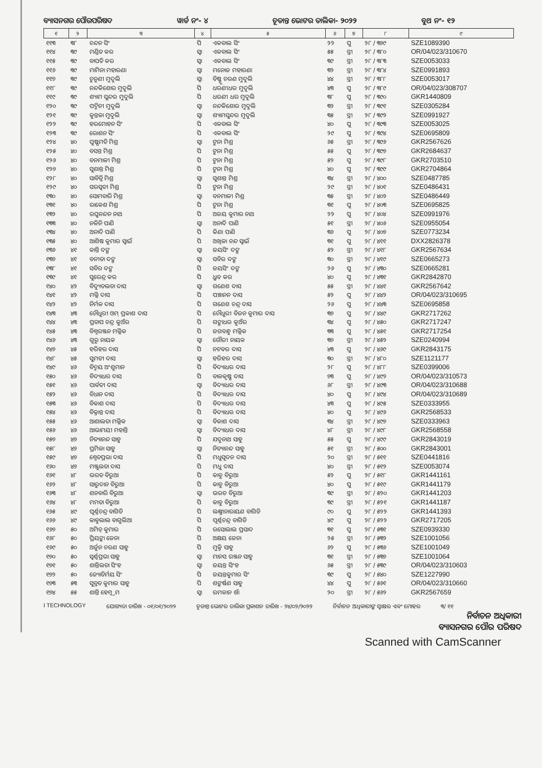ବ୍ୟାସନଗର ପୌରପରିଷଦ ୱାର୍ଡ ନଂ- ୪ ଚୂଡାନ୍ତ ଭୋଟର ତାଲିକା- ୨୦୨୨ ବୁଥ ନଂ- ୧୨
| ୧ | ୨ | ୩ | ୪ | ୫ | ୬ | ୭ | ୮ | ୯ |
| --- | --- | --- | --- | --- | --- | --- | --- | --- |
| ୧୧୩ | ୩୮ | ଚନ୍ଦନ ସିଂ | ପି | ଏକବାଲ ସିଂ | ୨୨ | ପୁ | ୨୮ / ୩୭୯ | SZE1089390 |
| ୧୧୪ | ୩୯ | ମଣ୍ଡିତ କର | ସ୍ୱା | ଏକବାଲ ସିଂ | ୫୫ | ସ୍ତ୍ରୀ | ୨୮ / ୩୮୦ | OR/04/023/310670 |
| ୧୧୫ | ୩୯ | ବାପତି କର | ସ୍ୱା | ଏକବାଲ ସିଂ | ୩୯ | ସ୍ତ୍ରୀ | ୨୮ / ୩୮୩ | SZE0053033 |
| ୧୧୬ | ୩୯ | ମାମିନା ମହାରଣା | ସ୍ୱା | ମନୋଜ ମହାରଣା | ୩୨ | ସ୍ତ୍ରୀ | ୨୮ / ୩୮୪ | SZE0991893 |
| ୧୧୭ | ୩୯ | ଚୁନୁଣୀ ମୁଦୁଲି | ସ୍ୱା | ବିଷ୍ଣୁ ଚରଣ ମୁଦୁଲି | ୪୪ | ସ୍ତ୍ରୀ | ୨୮ / ୩୮୮ | SZE0053017 |
| ୧୧୮ | ୩୯ | ନନ୍ଦକିଶୋର ମୁଦୁଲି | ପି | ଧରଣୀଧର ମୁଦୁଲି | ୪୩ | ପୁ | ୨୮ / ୩୮୯ | OR/04/023/308707 |
| ୧୧୯ | ୩୯ | ଶ୍ୟାମ ସୁନ୍ଦର ମୁଦୁଲି | ପି | ଧରଣୀ ଧର ମୁଦୁଲି | ୩୮ | ପୁ | ୨୮ / ୩୯୦ | GKR1440809 |
| ୧୨୦ | ୩୯ | ପଦ୍ମିନୀ ମୁଦୁଲି | ସ୍ୱା | ନନ୍ଦକିଶୋର ମୁଦୁଲି | ୩୨ | ସ୍ତ୍ରୀ | ୨୮ / ୩୯୧ | SZE0305284 |
| ୧୨୧ | ୩୯ | କୁନ୍ତଳା ମୁଦୁଲି | ସ୍ୱା | ଶ୍ୟାମସୁନ୍ଦର ମୁଦୁଲି | ୩୫ | ସ୍ତ୍ରୀ | ୨୮ / ୩୯୨ | SZE0991927 |
| ୧୨୨ | ୩୯ | ହରମୋହନ ସିଂ | ପି | ଏକବାଲ ସିଂ | ୪୦ | ପୁ | ୨୮ / ୩୯୩ | SZE0053025 |
| ୧୨୩ | ୩୯ | ରୋଶନ ସିଂ | ପି | ଏକବାଲ ସିଂ | ୨୯ | ପୁ | ୨୮ / ୩୯୪ | SZE0695809 |
| ୧୨୪ | ୪୦ | ପୁଷ୍ପମତି ମିଶ୍ର | ସ୍ୱା | ଟୁନା ମିଶ୍ର | ୬୫ | ସ୍ତ୍ରୀ | ୨୮ / ୩୯୬ | GKR2567626 |
| ୧୨୫ | ୪୦ | ବସନ୍ତ ମିଶ୍ର | ପି | ଟୁନା ମିଶ୍ର | ୫୫ | ପୁ | ୨୮ / ୩୯୭ | GKR2684637 |
| ୧୨୬ | ୪୦ | ବନମାଳୀ ମିଶ୍ର | ପି | ଟୁନା ମିଶ୍ର | ୫୨ | ପୁ | ୨୮ / ୩୯୮ | GKR2703510 |
| ୧୨୭ | ୪୦ | ସୁଶାନ୍ତ ମିଶ୍ର | ପି | ଟୁନା ମିଶ୍ର | ୪୦ | ପୁ | ୨୮ / ୩୯୯ | GKR2704864 |
| ୧୨୮ | ୪୦ | ସାବିତ୍ରି ମିଶ୍ର | ସ୍ୱା | ସୁଶାନ୍ତ ମିଶ୍ର | ୩୪ | ସ୍ତ୍ରୀ | ୨୮ / ୪୦୦ | SZE0487785 |
| ୧୨୯ | ୪୦ | ସରସ୍ୱତୀ ମିଶ୍ର | ପି | ଟୁନା ମିଶ୍ର | ୨୯ | ସ୍ତ୍ରୀ | ୨୮ / ୪୦୧ | SZE0486431 |
| ୧୩୦ | ୪୦ | ସୋମବାରି ମିଶ୍ର | ସ୍ୱା | ବନମାଳୀ ମିଶ୍ର | ୩୫ | ସ୍ତ୍ରୀ | ୨୮ / ୪୦୨ | SZE0486449 |
| ୧୩୧ | ୪୦ | ରାକେଶ ମିଶ୍ର | ପି | ଟୁନା ମିଶ୍ର | ୩୧ | ପୁ | ୨୮ / ୪୦୩ | SZE0695825 |
| ୧୩୨ | ୪୦ | ରଘୁନନ୍ଦନ ନାଥ | ପି | ଅଜୟ କୁମାର ନାଥ | ୨୨ | ପୁ | ୨୮ / ୪୦୪ | SZE0991976 |
| ୧୩୩ | ୪୦ | ନଳିନି ପାଣି | ସ୍ୱା | ଅନାଦି ପାଣି | ୫୧ | ସ୍ତ୍ରୀ | ୨୮ / ୪୦୬ | SZE0955054 |
| ୧୩୪ | ୪୦ | ଅନାଦି ପାଣି | ପି | କିଣା ପାଣି | ୩୬ | ପୁ | ୨୮ / ୪୦୭ | SZE0773234 |
| ୧୩୫ | ୪୦ | ଆଶିଷ କୁମାର ସ୍ୱାଇଁ | ପି | ଅଖିଳା ନନ୍ଦ ସ୍ୱାଇଁ | ୩୧ | ପୁ | ୨୮ / ୪୧୧ | DXX2826378 |
| ୧୩୬ | ୪୧ | କାନ୍ତି ଦଙ୍ଗ | ସ୍ୱା | ଜୟସିଂ ଦଙ୍ଗ | ୫୨ | ସ୍ତ୍ରୀ | ୨୮ / ୪୧୮ | GKR2567634 |
| ୧୩୭ | ୪୧ | ବନୀତା ଦଙ୍ଗ | ସ୍ୱା | ସବିର ଦଙ୍ଗ | ୩୦ | ସ୍ତ୍ରୀ | ୨୮ / ୪୧୯ | SZE0665273 |
| ୧୩୮ | ୪୧ | ସବିର ଦଙ୍ଗ | ପି | ଜୟସିଂ ଦଙ୍ଗ | ୨୬ | ପୁ | ୨୮ / ୪୩୦ | SZE0665281 |
| ୧୩୯ | ୪୧ | ସୁରେନ୍ଦ୍ର କର | ପି | ଧ୍ରୁବ କର | ୪୦ | ପୁ | ୨୮ / ୪୩୧ | GKR2842870 |
| ୧୪୦ | ୪୨ | ବିଦ୍ୟୁତଲତା ଦାସ | ସ୍ୱା | ଗଣେଶ ଦାସ | ୫୫ | ସ୍ତ୍ରୀ | ୨୮ / ୪୪୧ | GKR2567642 |
| ୧୪୧ | ୪୨ | ମଲ୍ଲି ଦାସ | ପି | ପଞ୍ଚାନନ ଦାସ | ୫୨ | ପୁ | ୨୮ / ୪୪୨ | OR/04/023/310695 |
| ୧୪୨ | ୪୨ | ନିର୍ମଳ ଦାସ | ପି | ଗଣେଶ ଚନ୍ଦ୍ର ଦାସ | ୨୬ | ପୁ | ୨୮ / ୪୪୩ | SZE0695858 |
| ୧୪୩ | ୪୩ | ଚୌଧୁରୀ ଓମ୍ ପ୍ରକାଶ ଦାସ | ପି | ଚୌଧୁରୀ ବିଜନ କୁମାର ଦାସ | ୩୭ | ପୁ | ୨୮ / ୪୪୯ | GKR2717262 |
| ୧୪୪ | ୪୩ | ପ୍ରତାପ ଚନ୍ଦ୍ର କୁଅଁର | ପି | ଗଙ୍ଗାଧର କୁଅଁର | ୩୪ | ପୁ | ୨୮ / ୪୫୦ | GKR2717247 |
| ୧୪୫ | ୪୩ | ବିଶ୍ୱରଞ୍ଜନ ମଲ୍ଲିକ | ପି | ଜଗବନ୍ଧୁ ମଲ୍ଲିକ | ୩୩ | ପୁ | ୨୮ / ୪୫୧ | GKR2717254 |
| ୧୪୬ | ୪୩ | ଗୁରୁ ନାୟକ | ସ୍ୱା | ଗୌରୀ ନାୟକ | ୩୭ | ସ୍ତ୍ରୀ | ୨୮ / ୪୫୨ | SZE0240994 |
| ୧୪୭ | ୪୫ | ହରିହର ଦାସ | ପି | ନଟବର ଦାସ | ୪୩ | ପୁ | ୨୮ / ୪୬୯ | GKR2843175 |
| ୧୪୮ | ୪୫ | ସୁମତୀ ଦାସ | ସ୍ୱା | ହରିହର ଦାସ | ୩୦ | ସ୍ତ୍ରୀ | ୨୮ / ୪୮୦ | SZE1121177 |
| ୧୪୯ | ୪୬ | ବିଦ୍ମୟ ଅଂଶୁମାନ | ପି | ବିଦ୍ୟାଧର ଦାସ | ୨୮ | ପୁ | ୨୮ / ୪୮୮ | SZE0399006 |
| ୧୫୦ | ୪୬ | ବିଦ୍ୟାଧର ଦାସ | ପି | ବାଳକୃଷ୍ଣ ଦାସ | ୭୩ | ପୁ | ୨୮ / ୪୯୨ | OR/04/023/310573 |
| ୧୫୧ | ୪୬ | ପାର୍ବତୀ ଦାସ | ସ୍ୱା | ବିଦ୍ୟାଧର ଦାସ | ୬୮ | ସ୍ତ୍ରୀ | ୨୮ / ୪୯୩ | OR/04/023/310688 |
| ୧୫୨ | ୪୬ | ବିଧାନ ଦାସ | ପି | ବିଦ୍ୟାଧର ଦାସ | ୪୦ | ପୁ | ୨୮ / ୪୯୪ | OR/04/023/310689 |
| ୧୫୩ | ୪୬ | ବିକାଶ ଦାସ | ପି | ବିଦ୍ୟାଧର ଦାସ | ୪୩ | ପୁ | ୨୮ / ୪୯୫ | SZE0333955 |
| ୧୫୪ | ୪୬ | ବିକ୍ରାନ୍ତ ଦାସ | ପି | ବିଦ୍ୟାଧର ଦାସ | ୪୦ | ପୁ | ୨୮ / ୪୯୬ | GKR2568533 |
| ୧୫୫ | ୪୬ | ଆଶାଲତା ମଲ୍ଲିକ | ସ୍ୱା | ବିକାଶ ଦାସ | ୩୪ | ସ୍ତ୍ରୀ | ୨୮ / ୪୯୭ | SZE0333963 |
| ୧୫୬ | ୪୬ | ଆଭାମୟୀ ମହାନ୍ତି | ସ୍ୱା | ବିଦ୍ୟାଧର ଦାସ | ୪୮ | ସ୍ତ୍ରୀ | ୨୮ / ୪୯୮ | GKR2568558 |
| ୧୫୭ | ୪୭ | ନିତ୍ୟାନନ୍ଦ ସାହୁ | ପି | ଯଦୁନାଥ ସାହୁ | ୫୫ | ପୁ | ୨୮ / ୪୯୯ | GKR2843019 |
| ୧୫୮ | ୪୭ | ପ୍ରମିଳା ସାହୁ | ସ୍ୱା | ନିତ୍ୟାନନ୍ଦ ସାହୁ | ୫୧ | ସ୍ତ୍ରୀ | ୨୮ / ୫୦୦ | GKR2843001 |
| ୧୫୯ | ୪୭ | ଶ୍ୱେତପ୍ରଭା ଦାସ | ପି | ମଧୁସୂଦନ ଦାସ | ୨୦ | ସ୍ତ୍ରୀ | ୨୮ / ୫୧୧ | SZE0441816 |
| ୧୬୦ | ୪୭ | ମଞ୍ଜୁଲତା ଦାସ | ପି | ମଧୁ ଦାସ | ୪୦ | ସ୍ତ୍ରୀ | ୨୮ / ୫୧୨ | SZE0053074 |
| ୧୬୧ | ୪୮ | ଭରତ ବିରୁଆ | ପି | କାବୁ ବିରୁଆ | ୫୨ | ପୁ | ୨୮ / ୫୧୮ | GKR1441161 |
| ୧୬୨ | ୪୮ | ସାରୁଦାନ ବିରୁଆ | ପି | କାବୁ ବିରୁଆ | ୪୦ | ପୁ | ୨୮ / ୫୧୯ | GKR1441179 |
| ୧୬୩ | ୪୮ | ଶନବାରି ବିରୁଆ | ସ୍ୱା | ଭରତ ବିରୁଆ | ୩୯ | ସ୍ତ୍ରୀ | ୨୮ / ୫୨୦ | GKR1441203 |
| ୧୬୪ | ୪୮ | ମମତା ବିରୁଆ | ପି | କାବୁ ବିରୁଆ | ୩୯ | ସ୍ତ୍ରୀ | ୨୮ / ୫୨୧ | GKR1441187 |
| ୧୬୫ | ୪୯ | ପୂର୍ଣ୍ଣଚନ୍ଦ୍ର ବାଗିଡି | ପି | ଲକ୍ଷ୍ମୀନାରାୟଣ ବାଗିଡି | ୯୦ | ପୁ | ୨୮ / ୫୨୨ | GKR1441393 |
| ୧୬୬ | ୪୯ | କାବୁଲାଲ ବାଗୁଲିଆ | ପି | ପୂର୍ଣ୍ଣଚନ୍ଦ୍ର ବାଗିଡି | ୪୯ | ପୁ | ୨୮ / ୫୨୨ | GKR2717205 |
| ୧୬୭ | ୫୦ | ଅମିତ୍ କୁମାର | ପି | ରସୋଲାଲ ପ୍ରସାଦ | ୩୧ | ପୁ | ୨୮ / ୫୩୧ | SZE0939330 |
| ୧୬୮ | ୫୦ | ପ୍ରିୟଙ୍କା ଜେନା | ପି | ଅକ୍ଷୟ ଜେନା | ୨୫ | ସ୍ତ୍ରୀ | ୨୮ / ୫୩୨ | SZE1001056 |
| ୧୬୯ | ୫୦ | ଅର୍ଜୁନ ଚରଣ ସାହୁ | ପି | ମୁକ୍ତି ସାହୁ | ୬୨ | ପୁ | ୨୮ / ୫୩୬ | SZE1001049 |
| ୧୭୦ | ୫୦ | ସ୍ୱର୍ଣ୍ଣପ୍ରଭା ସାହୁ | ସ୍ୱା | ମାନସ ରଞ୍ଜନ ସାହୁ | ୩୧ | ସ୍ତ୍ରୀ | ୨୮ / ୫୩୭ | SZE1001064 |
| ୧୭୧ | ୫୦ | ଶାନ୍ତିଲତା ସିଂହ | ସ୍ୱା | ଜୟନ୍ତ ସିଂହ | ୬୫ | ସ୍ତ୍ରୀ | ୨୮ / ୫୩୯ | OR/04/023/310603 |
| ୧୭୨ | ୫୦ | ଜ୍ୟୋତିର୍ମୟ ସିଂ | ପି | ଜୟନ୍ତକୁମାର ସିଂ | ୩୯ | ପୁ | ୨୮ / ୫୪୦ | SZE1227990 |
| ୧୭୩ | ୫୩ | ସୁବ୍ରତ କୁମାର ସାହୁ | ପି | ଶଙ୍କର୍ଷଣ ସାହୁ | ୪୪ | ପୁ | ୨୮ / ୫୬୧ | OR/04/023/310660 |
| ୧୭୪ | ୫୫ | ଶାନ୍ତି ହେମ୍ବ୍ରମ | ସ୍ୱା | ରମକାନ ଖାଁ | ୨୦ | ସ୍ତ୍ରୀ | ୨୮ / ୫୬୨ | GKR2567659 |
I TECHNOLOGY ଯୋଗ୍ୟତା ତାରିଖ - ୦୧/୦୧/୨୦୨୨ ଚୂଡାନ୍ତ ଭୋଟର ତାଲିକା ପ୍ରକାଶନ ତାରିଖ - ୨୪/୦୨/୨୦୨୨ ନିର୍ବାଚନ ଅଧିକାରୀଙ୍କ ସ୍ୱାକ୍ଷର ଏବଂ ମୋହର ୩/ ୧୧
ନିର୍ବାଚନ ଅଧିକାରୀ
ବ୍ୟାସନଗର ପୌର ପରିଷଦ
Scanned with CamScanner